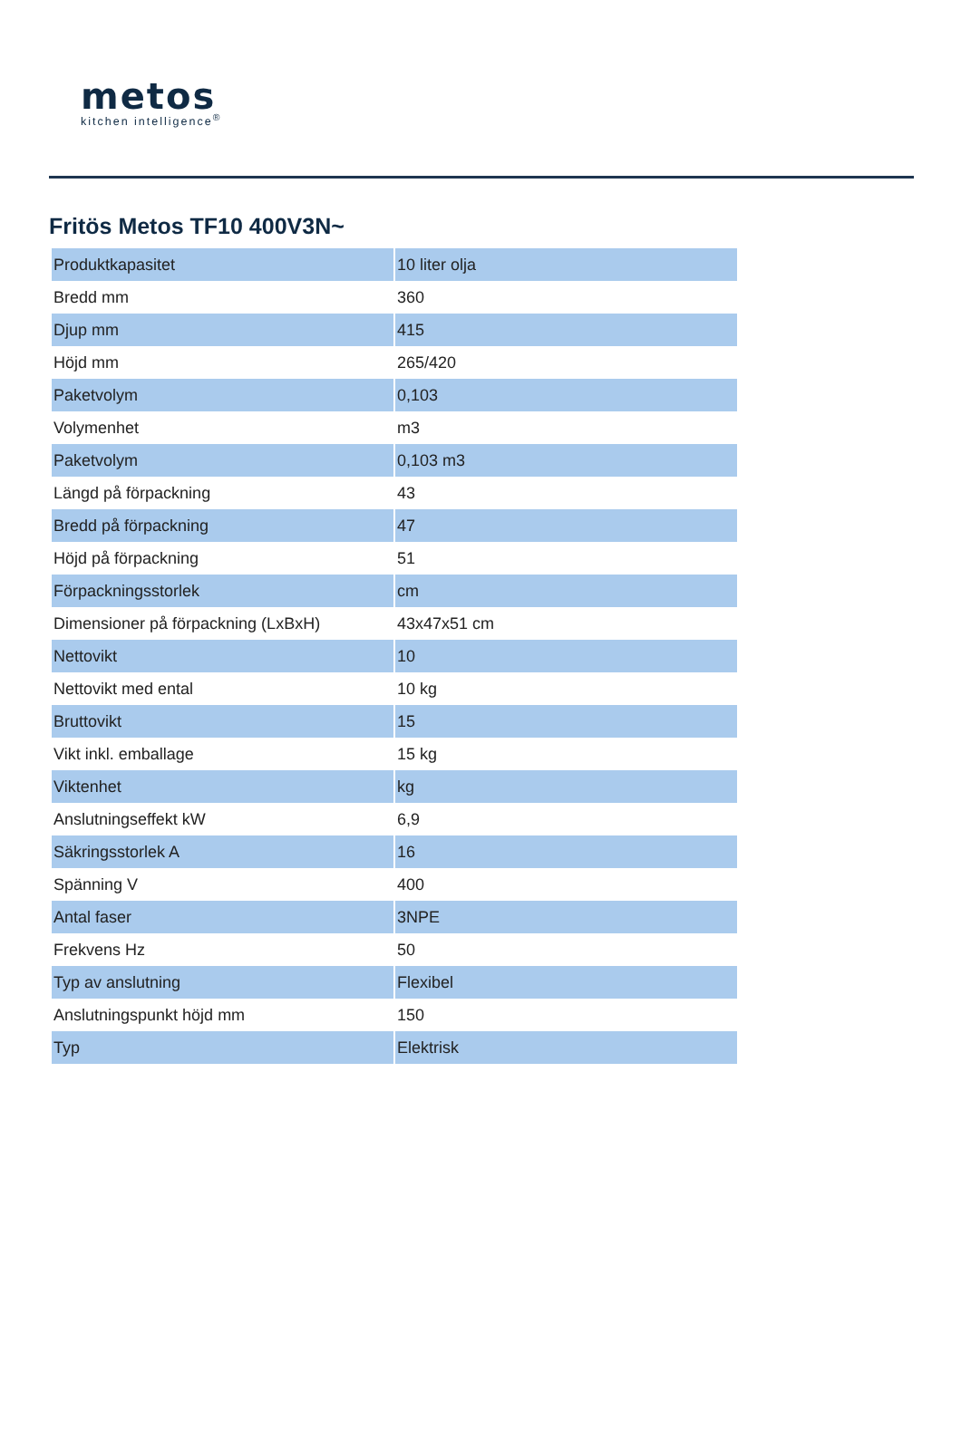metos
kitchen intelligence<sup>®</sup>
Fritös Metos TF10 400V3N~
| Produktkapasitet | 10 liter olja |
| Bredd mm | 360 |
| Djup mm | 415 |
| Höjd mm | 265/420 |
| Paketvolym | 0,103 |
| Volymenhet | m3 |
| Paketvolym | 0,103 m3 |
| Längd på förpackning | 43 |
| Bredd på förpackning | 47 |
| Höjd på förpackning | 51 |
| Förpackningsstorlek | cm |
| Dimensioner på förpackning (LxBxH) | 43x47x51 cm |
| Nettovikt | 10 |
| Nettovikt med ental | 10 kg |
| Bruttovikt | 15 |
| Vikt inkl. emballage | 15 kg |
| Viktenhet | kg |
| Anslutningseffekt kW | 6,9 |
| Säkringsstorlek A | 16 |
| Spänning V | 400 |
| Antal faser | 3NPE |
| Frekvens Hz | 50 |
| Typ av anslutning | Flexibel |
| Anslutningspunkt höjd mm | 150 |
| Typ | Elektrisk |